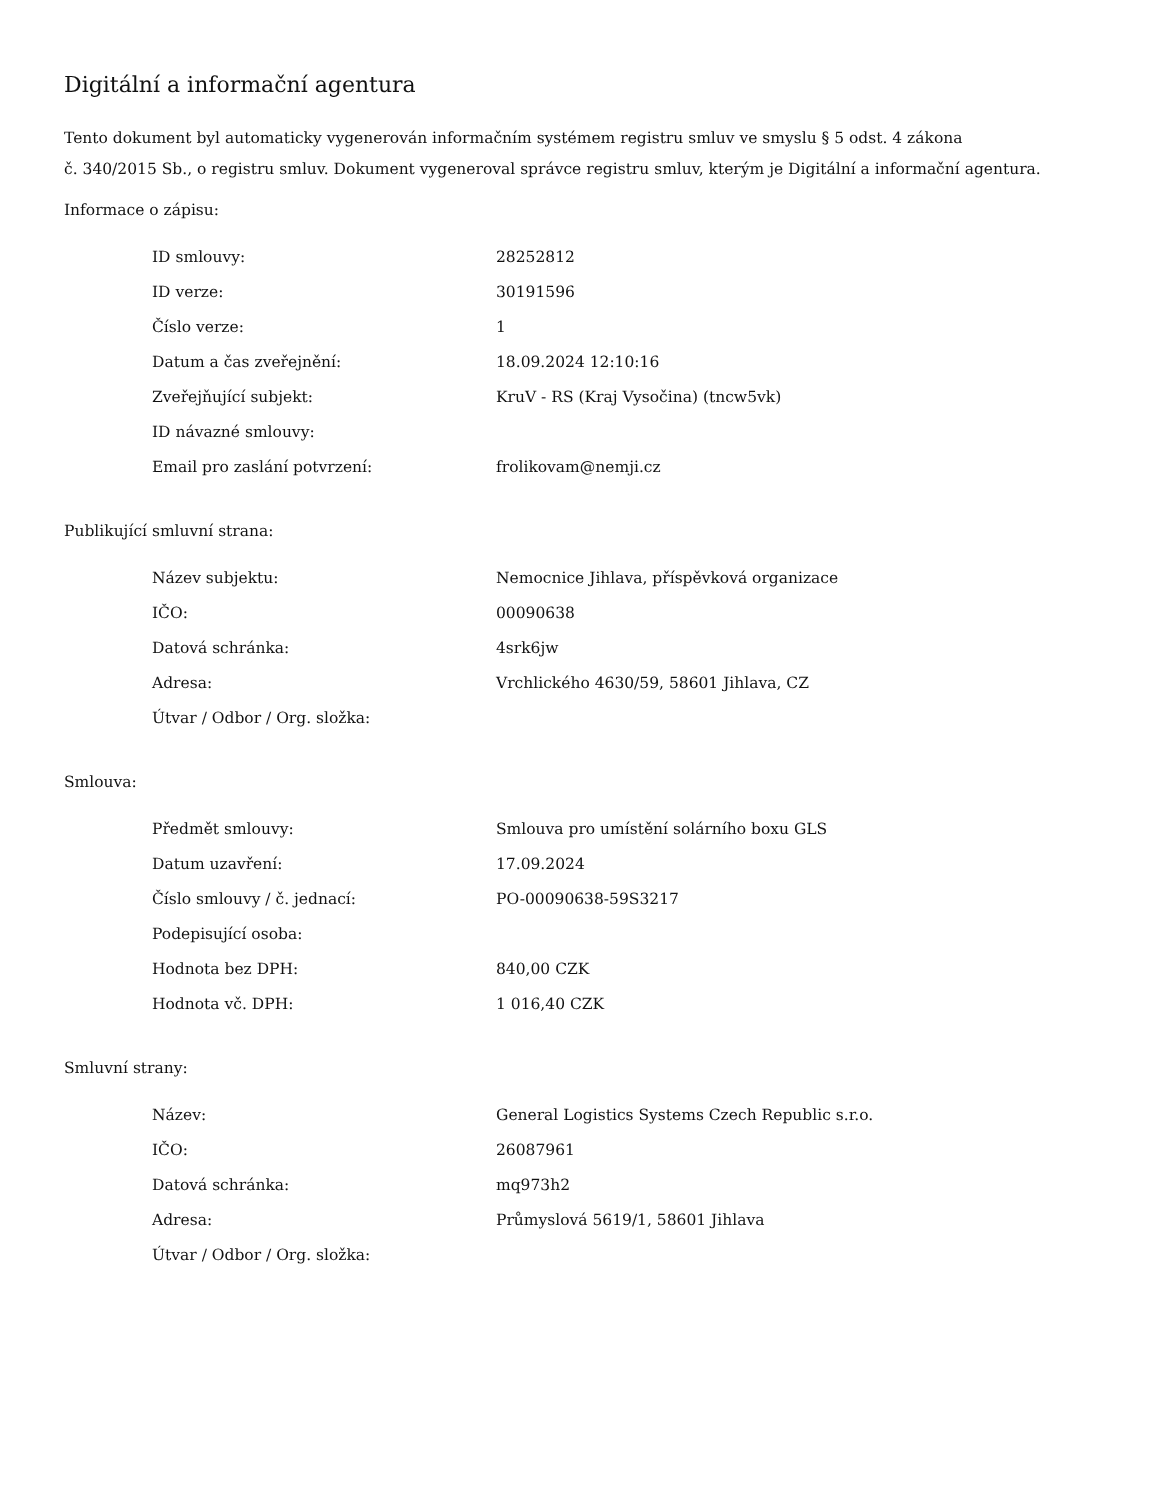Digitální a informační agentura
Tento dokument byl automaticky vygenerován informačním systémem registru smluv ve smyslu § 5 odst. 4 zákona
č. 340/2015 Sb., o registru smluv. Dokument vygeneroval správce registru smluv, kterým je Digitální a informační agentura.
Informace o zápisu:
| ID smlouvy: | 28252812 |
| ID verze: | 30191596 |
| Číslo verze: | 1 |
| Datum a čas zveřejnění: | 18.09.2024 12:10:16 |
| Zveřejňující subjekt: | KruV - RS (Kraj Vysočina) (tncw5vk) |
| ID návazné smlouvy: | |
| Email pro zaslání potvrzení: | frolikovam@nemji.cz |
Publikující smluvní strana:
| Název subjektu: | Nemocnice Jihlava, příspěvková organizace |
| IČO: | 00090638 |
| Datová schránka: | 4srk6jw |
| Adresa: | Vrchlického 4630/59, 58601 Jihlava, CZ |
| Útvar / Odbor / Org. složka: | |
Smlouva:
| Předmět smlouvy: | Smlouva pro umístění solárního boxu GLS |
| Datum uzavření: | 17.09.2024 |
| Číslo smlouvy / č. jednací: | PO-00090638-59S3217 |
| Podepisující osoba: | |
| Hodnota bez DPH: | 840,00 CZK |
| Hodnota vč. DPH: | 1 016,40 CZK |
Smluvní strany:
| Název: | General Logistics Systems Czech Republic s.r.o. |
| IČO: | 26087961 |
| Datová schránka: | mq973h2 |
| Adresa: | Průmyslová 5619/1, 58601 Jihlava |
| Útvar / Odbor / Org. složka: | |